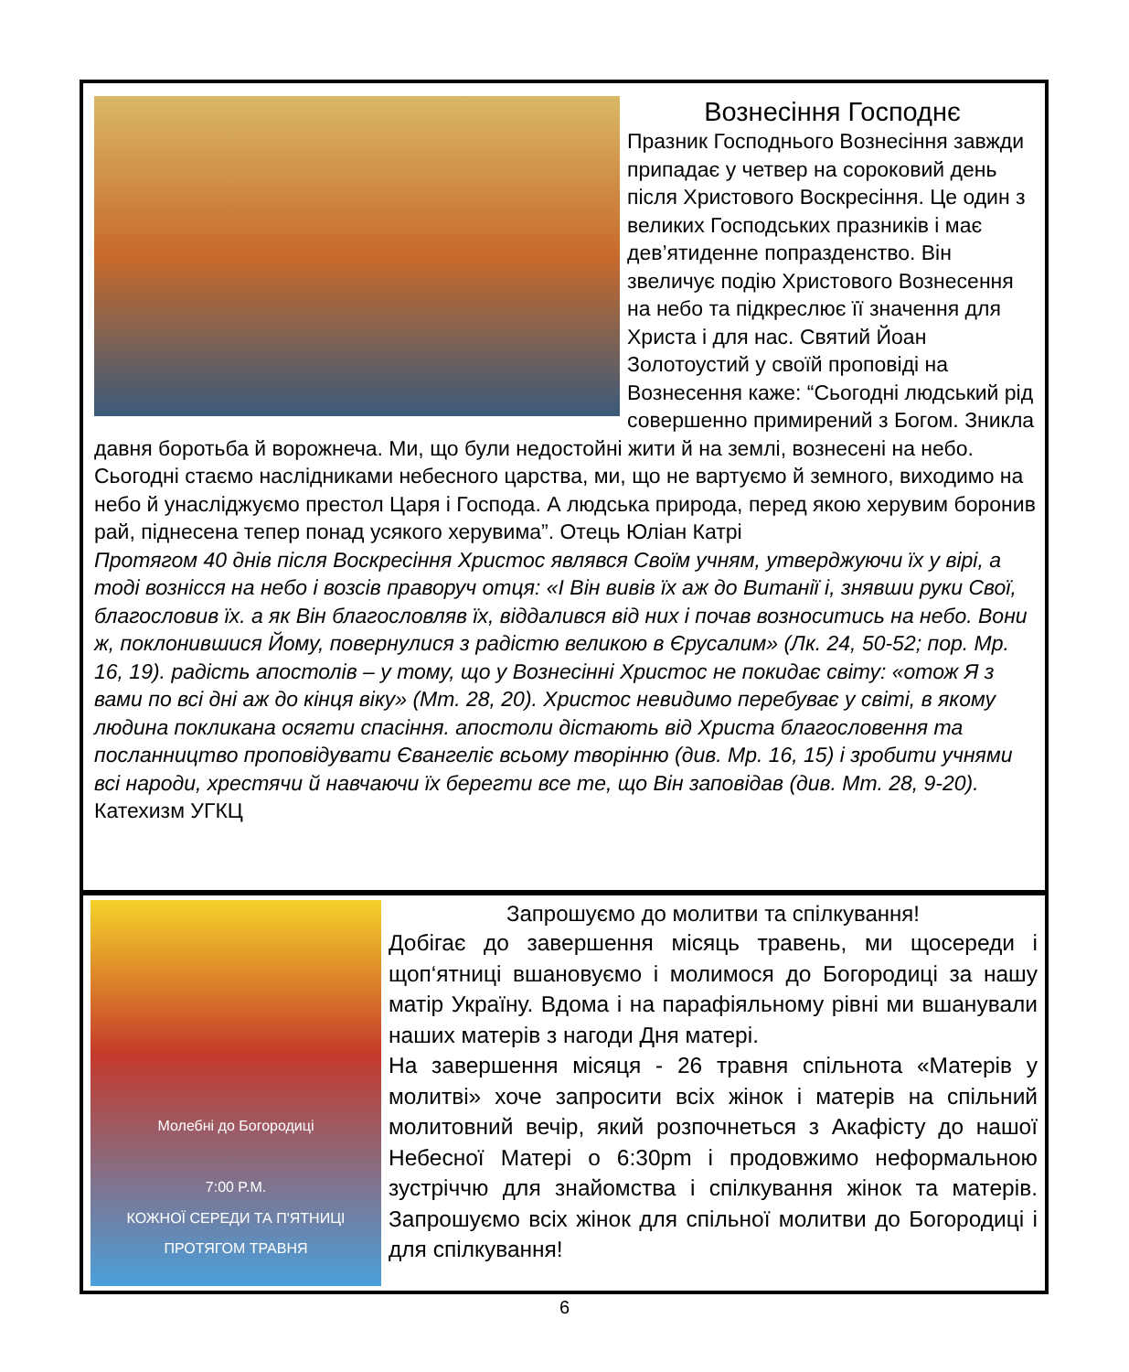Вознесіння Господнє
Празник Господнього Вознесіння завжди припадає у четвер на сороковий день після Христового Воскресіння. Це один з великих Господських празників і має дев’ятиденне попразденство. Він звеличує подію Христового Вознесення на небо та підкреслює її значення для Христа і для нас. Святий Йоан Золотоустий у своїй проповіді на Вознесення каже: “Сьогодні людський рід совершенно примирений з Богом. Зникла давня боротьба й ворожнеча. Ми, що були недостойні жити й на землі, вознесені на небо. Сьогодні стаємо наслідниками небесного царства, ми, що не вартуємо й земного, виходимо на небо й унаслiджуємо престол Царя і Господа. А людська природа, перед якою херувим боронив рай, піднесена тепер понад усякого херувима”. Отець Юліан Катрі
Протягом 40 днів після Воскресіння Христос являвся Своїм учням, утверджуючи їх у вірі, а тоді вознісся на небо і возсів праворуч отця: «І Він вивів їх аж до Витанії і, знявши руки Свої, благословив їх. а як Він благословляв їх, віддалився від них і почав возноситись на небо. Вони ж, поклонившися Йому, повернулися з радістю великою в Єрусалим» (Лк. 24, 50-52; пор. Мр. 16, 19). радість апостолів – у тому, що у Вознесінні Христос не покидає світу: «отож Я з вами по всі дні аж до кінця віку» (Мт. 28, 20). Христос невидимо перебуває у світі, в якому людина покликана осягти спасіння. апостоли дістають від Христа благословення та посланництво проповідувати Євангеліє всьому творінню (див. Мр. 16, 15) і зробити учнями всі народи, хрестячи й навчаючи їх берегти все те, що Він заповідав (див. Мт. 28, 9-20). Катехизм УГКЦ
Молебні до Богородиці
7:00 P.M.
КОЖНОЇ СЕРЕДИ ТА П'ЯТНИЦІ ПРОТЯГОМ ТРАВНЯ
Запрошуємо до молитви та спілкування!
Добігає до завершення місяць травень, ми щосереди і щоп‘ятниці вшановуємо і молимося до Богородиці за нашу матір Україну. Вдома і на парафіяльному рівні ми вшанували наших матерів з нагоди Дня матері.
На завершення місяця - 26 травня спільнота «Матерів у молитві» хоче запросити всіх жінок і матерів на спільний молитовний вечір, який розпочнеться з Акафісту до нашої Небесної Матері о 6:30pm і продовжимо неформальною зустріччю для знайомства і спілкування жінок та матерів. Запрошуємо всіх жінок для спільної молитви до Богородиці і для спілкування!
6